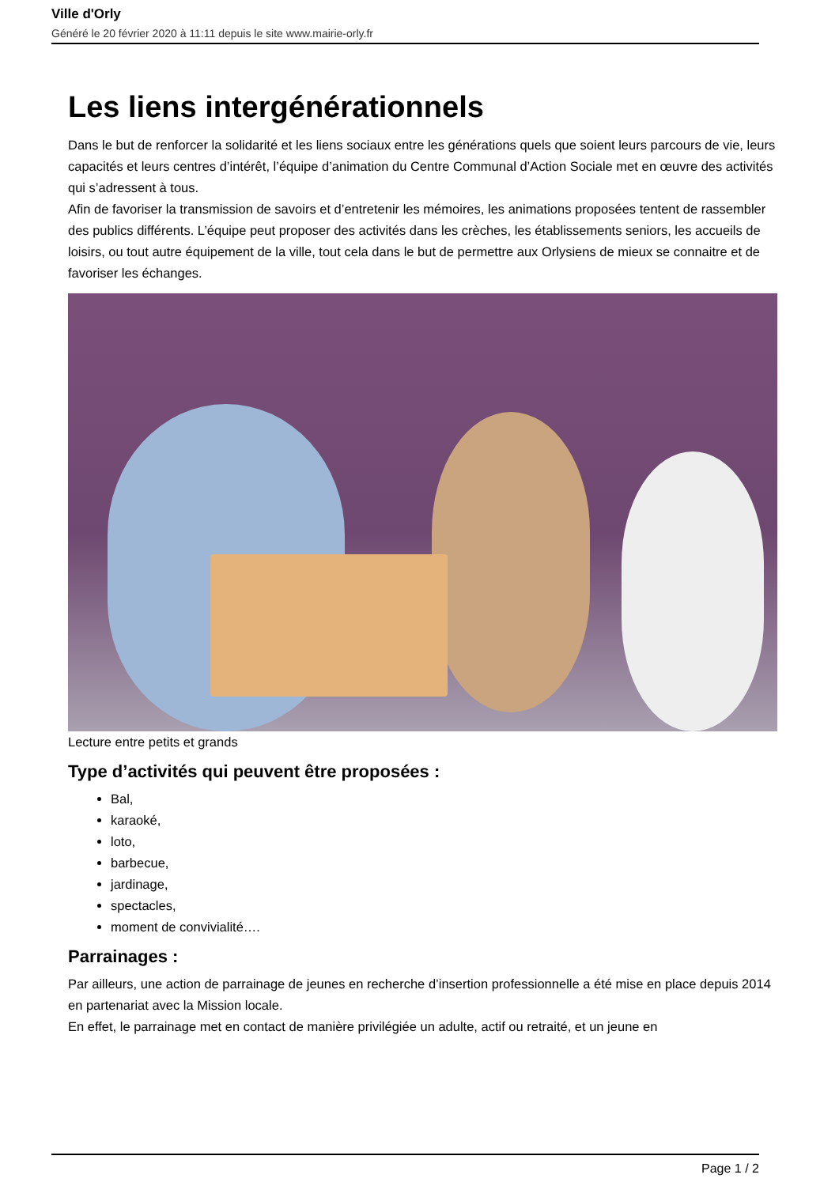Ville d'Orly
Généré le 20 février 2020 à 11:11 depuis le site www.mairie-orly.fr
Les liens intergénérationnels
Dans le but de renforcer la solidarité et les liens sociaux entre les générations quels que soient leurs parcours de vie, leurs capacités et leurs centres d’intérêt, l’équipe d’animation du Centre Communal d’Action Sociale met en œuvre des activités qui s’adressent à tous.
Afin de favoriser la transmission de savoirs et d’entretenir les mémoires, les animations proposées tentent de rassembler des publics différents. L’équipe peut proposer des activités dans les crèches, les établissements seniors, les accueils de loisirs, ou tout autre équipement de la ville, tout cela dans le but de permettre aux Orlysiens de mieux se connaitre et de favoriser les échanges.
Lecture entre petits et grands
Type d’activités qui peuvent être proposées :
Bal,
karaoké,
loto,
barbecue,
jardinage,
spectacles,
moment de convivialité….
Parrainages :
Par ailleurs, une action de parrainage de jeunes en recherche d’insertion professionnelle a été mise en place depuis 2014 en partenariat avec la Mission locale.
En effet, le parrainage met en contact de manière privilégiée un adulte, actif ou retraité, et un jeune en
Page 1 / 2